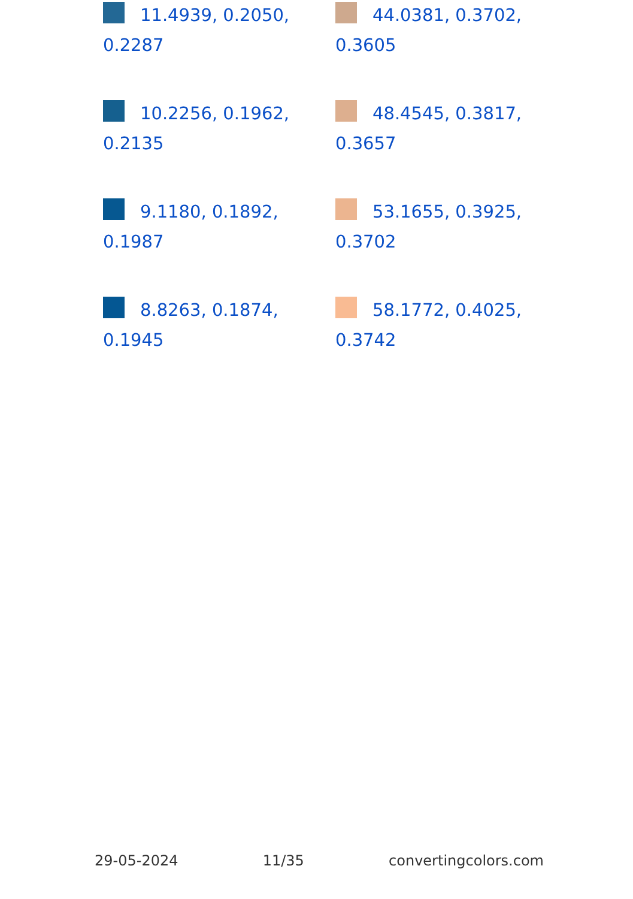11.4939, 0.2050, 0.2287
44.0381, 0.3702, 0.3605
10.2256, 0.1962, 0.2135
48.4545, 0.3817, 0.3657
9.1180, 0.1892, 0.1987
53.1655, 0.3925, 0.3702
8.8263, 0.1874, 0.1945
58.1772, 0.4025, 0.3742
29-05-2024 11/35 convertingcolors.com